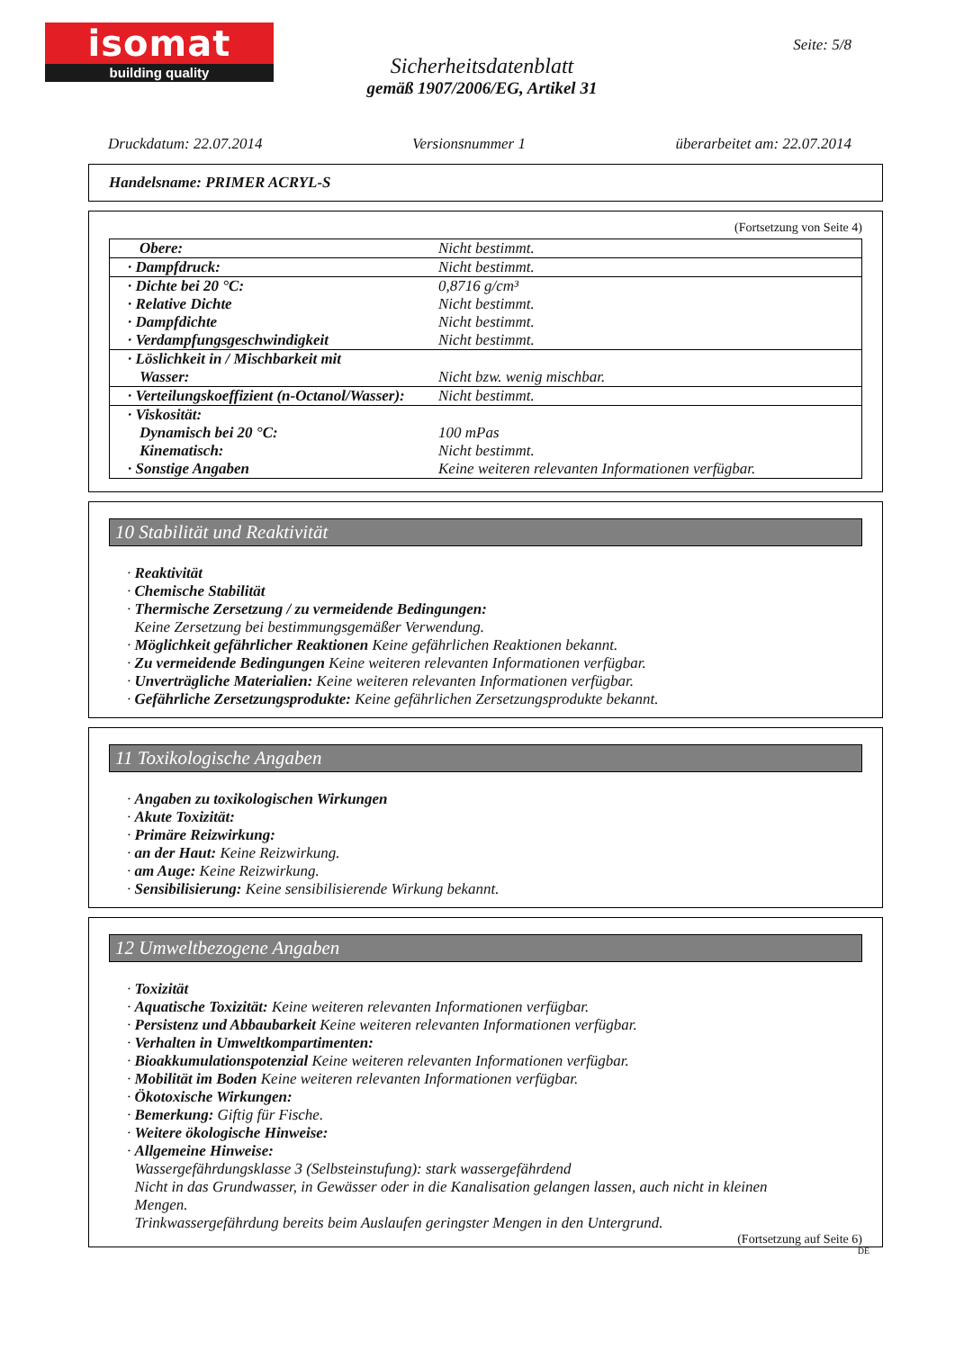isomat
building quality
Seite: 5/8
Sicherheitsdatenblatt
gemäß 1907/2006/EG, Artikel 31
Druckdatum: 22.07.2014 Versionsnummer 1 überarbeitet am: 22.07.2014
Handelsname: PRIMER ACRYL-S
(Fortsetzung von Seite 4)
| Obere: | Nicht bestimmt. |
| · Dampfdruck: | Nicht bestimmt. |
| · Dichte bei 20 °C: · Relative Dichte · Dampfdichte · Verdampfungsgeschwindigkeit | 0,8716 g/cm³ Nicht bestimmt. Nicht bestimmt. Nicht bestimmt. |
| · Löslichkeit in / Mischbarkeit mit Wasser: | Nicht bzw. wenig mischbar. |
| · Verteilungskoeffizient (n-Octanol/Wasser): | Nicht bestimmt. |
| · Viskosität: Dynamisch bei 20 °C: Kinematisch: · Sonstige Angaben | 100 mPas Nicht bestimmt. Keine weiteren relevanten Informationen verfügbar. |
10 Stabilität und Reaktivität
· Reaktivität
· Chemische Stabilität
· Thermische Zersetzung / zu vermeidende Bedingungen:
Keine Zersetzung bei bestimmungsgemäßer Verwendung.
· Möglichkeit gefährlicher Reaktionen Keine gefährlichen Reaktionen bekannt.
· Zu vermeidende Bedingungen Keine weiteren relevanten Informationen verfügbar.
· Unverträgliche Materialien: Keine weiteren relevanten Informationen verfügbar.
· Gefährliche Zersetzungsprodukte: Keine gefährlichen Zersetzungsprodukte bekannt.
11 Toxikologische Angaben
· Angaben zu toxikologischen Wirkungen
· Akute Toxizität:
· Primäre Reizwirkung:
· an der Haut: Keine Reizwirkung.
· am Auge: Keine Reizwirkung.
· Sensibilisierung: Keine sensibilisierende Wirkung bekannt.
12 Umweltbezogene Angaben
· Toxizität
· Aquatische Toxizität: Keine weiteren relevanten Informationen verfügbar.
· Persistenz und Abbaubarkeit Keine weiteren relevanten Informationen verfügbar.
· Verhalten in Umweltkompartimenten:
· Bioakkumulationspotenzial Keine weiteren relevanten Informationen verfügbar.
· Mobilität im Boden Keine weiteren relevanten Informationen verfügbar.
· Ökotoxische Wirkungen:
· Bemerkung: Giftig für Fische.
· Weitere ökologische Hinweise:
· Allgemeine Hinweise:
Wassergefährdungsklasse 3 (Selbsteinstufung): stark wassergefährdend
Nicht in das Grundwasser, in Gewässer oder in die Kanalisation gelangen lassen, auch nicht in kleinen
Mengen.
Trinkwassergefährdung bereits beim Auslaufen geringster Mengen in den Untergrund.
(Fortsetzung auf Seite 6)
DE